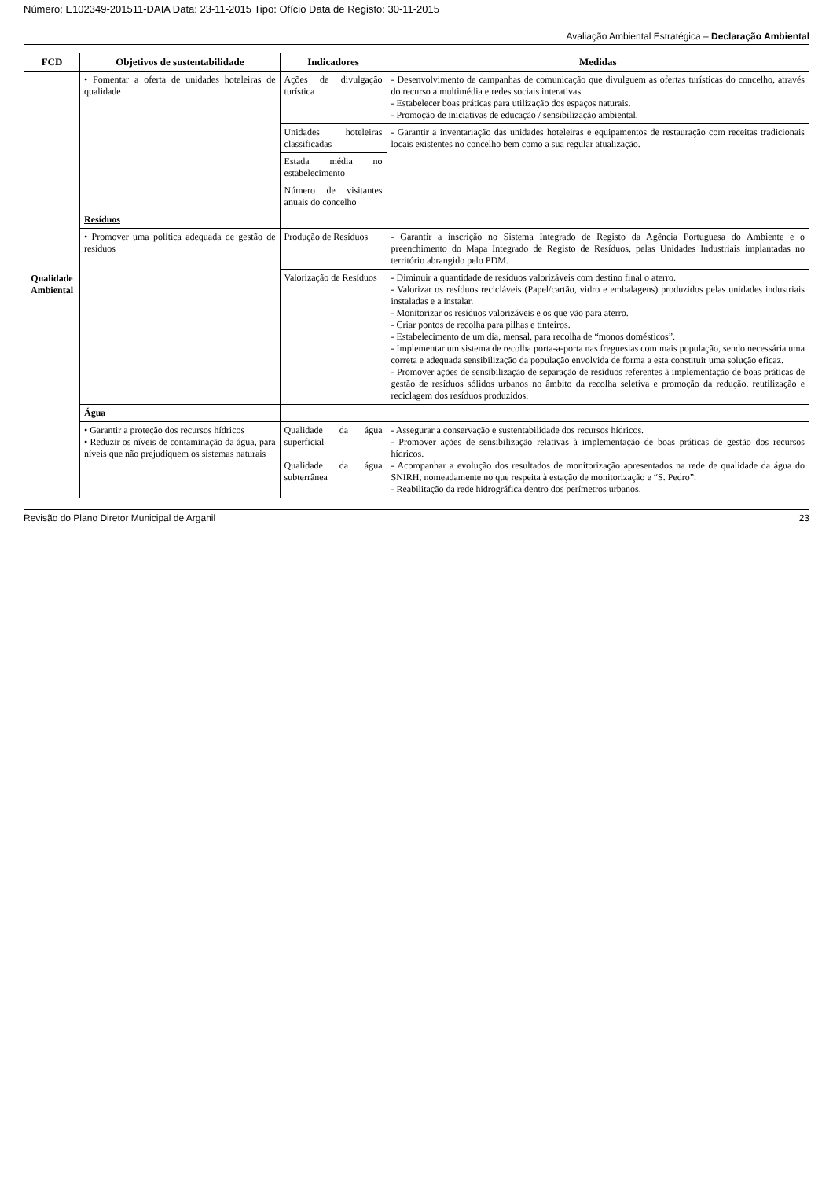Número: E102349-201511-DAIA Data: 23-11-2015 Tipo: Ofício Data de Registo: 30-11-2015
Avaliação Ambiental Estratégica – Declaração Ambiental
| FCD | Objetivos de sustentabilidade | Indicadores | Medidas |
| --- | --- | --- | --- |
| Qualidade Ambiental | • Fomentar a oferta de unidades hoteleiras de qualidade | Ações de divulgação turística | - Desenvolvimento de campanhas de comunicação que divulguem as ofertas turísticas do concelho, através do recurso a multimédia e redes sociais interativas - Estabelecer boas práticas para utilização dos espaços naturais. - Promoção de iniciativas de educação / sensibilização ambiental. |
| | | Unidades hoteleiras classificadas | - Garantir a inventariação das unidades hoteleiras e equipamentos de restauração com receitas tradicionais locais existentes no concelho bem como a sua regular atualização. |
| | | Estada média no estabelecimento | |
| | | Número de visitantes anuais do concelho | |
| | Resíduos | | |
| | • Promover uma política adequada de gestão de resíduos | Produção de Resíduos | - Garantir a inscrição no Sistema Integrado de Registo da Agência Portuguesa do Ambiente e o preenchimento do Mapa Integrado de Registo de Resíduos, pelas Unidades Industriais implantadas no território abrangido pelo PDM. |
| | | Valorização de Resíduos | - Diminuir a quantidade de resíduos valorizáveis com destino final o aterro. - Valorizar os resíduos recicláveis (Papel/cartão, vidro e embalagens) produzidos pelas unidades industriais instaladas e a instalar. - Monitorizar os resíduos valorizáveis e os que vão para aterro. - Criar pontos de recolha para pilhas e tinteiros. - Estabelecimento de um dia, mensal, para recolha de “monos domésticos”. - Implementar um sistema de recolha porta-a-porta nas freguesias com mais população, sendo necessária uma correta e adequada sensibilização da população envolvida de forma a esta constituir uma solução eficaz. - Promover ações de sensibilização de separação de resíduos referentes à implementação de boas práticas de gestão de resíduos sólidos urbanos no âmbito da recolha seletiva e promoção da redução, reutilização e reciclagem dos resíduos produzidos. |
| | Água | | |
| | • Garantir a proteção dos recursos hídricos • Reduzir os níveis de contaminação da água, para níveis que não prejudiquem os sistemas naturais | Qualidade da água superficial Qualidade da água subterrânea | - Assegurar a conservação e sustentabilidade dos recursos hídricos. - Promover ações de sensibilização relativas à implementação de boas práticas de gestão dos recursos hídricos. - Acompanhar a evolução dos resultados de monitorização apresentados na rede de qualidade da água do SNIRH, nomeadamente no que respeita à estação de monitorização e “S. Pedro”. - Reabilitação da rede hidrográfica dentro dos perímetros urbanos. |
Revisão do Plano Diretor Municipal de Arganil 23